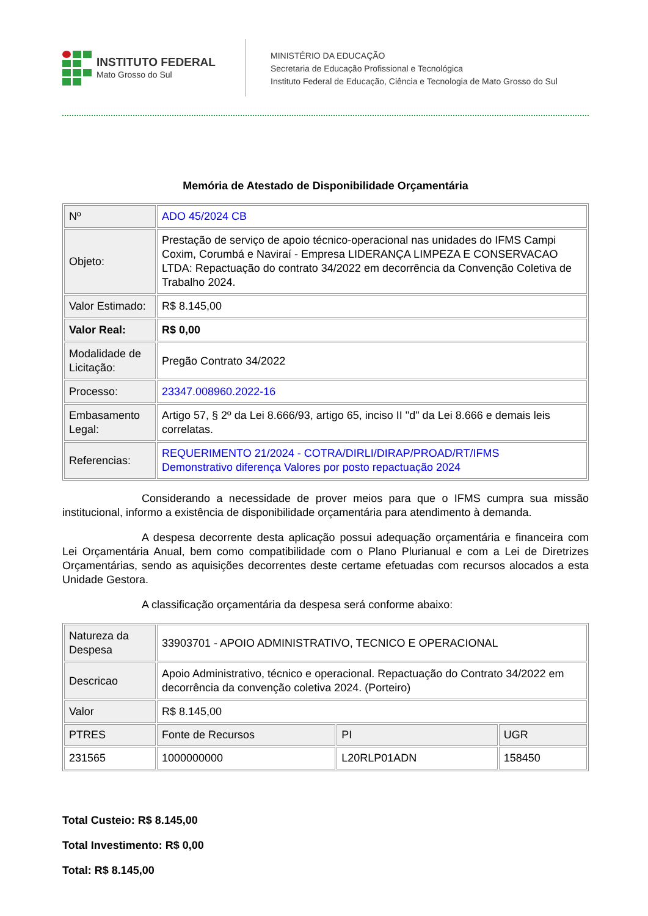INSTITUTO FEDERAL
Mato Grosso do Sul
MINISTÉRIO DA EDUCAÇÃO
Secretaria de Educação Profissional e Tecnológica
Instituto Federal de Educação, Ciência e Tecnologia de Mato Grosso do Sul
Memória de Atestado de Disponibilidade Orçamentária
| Nº | ADO 45/2024 CB |
| Objeto: | Prestação de serviço de apoio técnico-operacional nas unidades do IFMS Campi Coxim, Corumbá e Naviraí - Empresa LIDERANÇA LIMPEZA E CONSERVACAO LTDA: Repactuação do contrato 34/2022 em decorrência da Convenção Coletiva de Trabalho 2024. |
| Valor Estimado: | R$ 8.145,00 |
| Valor Real: | R$ 0,00 |
| Modalidade de Licitação: | Pregão Contrato 34/2022 |
| Processo: | 23347.008960.2022-16 |
| Embasamento Legal: | Artigo 57, § 2º da Lei 8.666/93, artigo 65, inciso II "d" da Lei 8.666 e demais leis correlatas. |
| Referencias: | REQUERIMENTO 21/2024 - COTRA/DIRLI/DIRAP/PROAD/RT/IFMS Demonstrativo diferença Valores por posto repactuação 2024 |
Considerando a necessidade de prover meios para que o IFMS cumpra sua missão institucional, informo a existência de disponibilidade orçamentária para atendimento à demanda.
A despesa decorrente desta aplicação possui adequação orçamentária e financeira com Lei Orçamentária Anual, bem como compatibilidade com o Plano Plurianual e com a Lei de Diretrizes Orçamentárias, sendo as aquisições decorrentes deste certame efetuadas com recursos alocados a esta Unidade Gestora.
A classificação orçamentária da despesa será conforme abaixo:
| Natureza da Despesa | 33903701 - APOIO ADMINISTRATIVO, TECNICO E OPERACIONAL | | |
| Descricao | Apoio Administrativo, técnico e operacional. Repactuação do Contrato 34/2022 em decorrência da convenção coletiva 2024. (Porteiro) | | |
| Valor | R$ 8.145,00 | | |
| PTRES | Fonte de Recursos | PI | UGR |
| 231565 | 1000000000 | L20RLP01ADN | 158450 |
Total Custeio: R$ 8.145,00
Total Investimento: R$ 0,00
Total: R$ 8.145,00